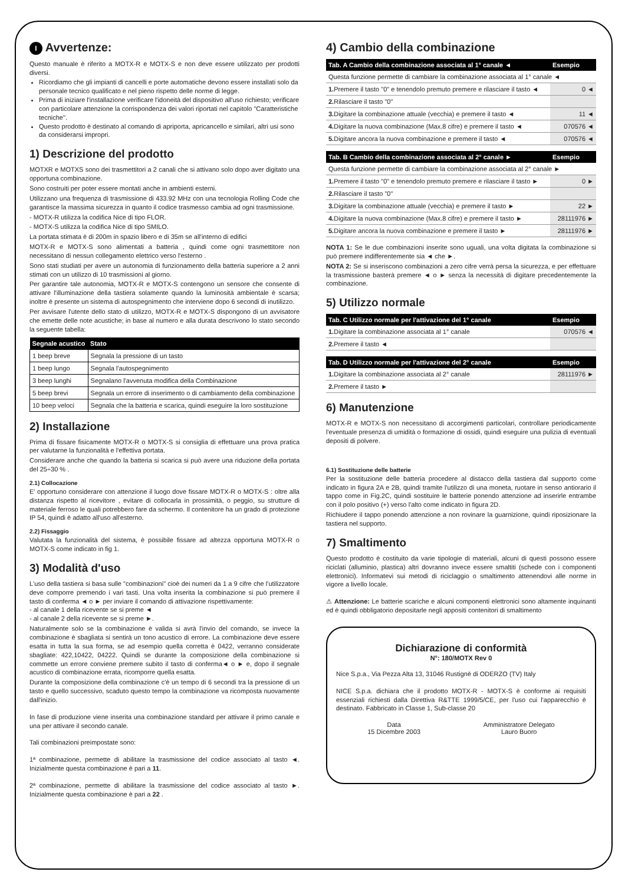I Avvertenze:
Questo manuale è riferito a MOTX-R e MOTX-S e non deve essere utilizzato per prodotti diversi.
Ricordiamo che gli impianti di cancelli e porte automatiche devono essere installati solo da personale tecnico qualificato e nel pieno rispetto delle norme di legge.
Prima di iniziare l'installazione verificare l'idoneità del dispositivo all'uso richiesto; verificare con particolare attenzione la corrispondenza dei valori riportati nel capitolo "Caratteristiche tecniche".
Questo prodotto è destinato al comando di apriporta, apricancello e similari, altri usi sono da considerarsi impropri.
1) Descrizione del prodotto
MOTXR e MOTXS sono dei trasmettitori a 2 canali che si attivano solo dopo aver digitato una opportuna combinazione.
Sono costruiti per poter essere montati anche in ambienti esterni.
Utilizzano una frequenza di trasmissione di 433.92 MHz con una tecnologia Rolling Code che garantisce la massima sicurezza in quanto il codice trasmesso cambia ad ogni trasmissione.
- MOTX-R utilizza la codifica Nice di tipo FLOR.
- MOTX-S utilizza la codifica Nice di tipo SMILO.
La portata stimata è di 200m in spazio libero e di 35m se all'interno di edifici
MOTX-R e MOTX-S sono alimentati a batteria , quindi come ogni trasmettitore non necessitano di nessun collegamento elettrico verso l'esterno .
Sono stati studiati per avere un autonomia di funzionamento della batteria superiore a 2 anni stimati con un utilizzo di 10 trasmissioni al giorno.
Per garantire tale autonomia, MOTX-R e MOTX-S contengono un sensore che consente di attivare l'illuminazione della tastiera solamente quando la luminosità ambientale è scarsa; inoltre è presente un sistema di autospegnimento che interviene dopo 6 secondi di inutilizzo.
Per avvisare l'utente dello stato di utilizzo, MOTX-R e MOTX-S dispongono di un avvisatore che emette delle note acustiche; in base al numero e alla durata descrivono lo stato secondo la seguente tabella:
| Segnale acustico | Stato |
| --- | --- |
| 1 beep breve | Segnala la pressione di un tasto |
| 1 beep lungo | Segnala l'autospegnimento |
| 3 beep lunghi | Segnalano l'avvenuta modifica della Combinazione |
| 5 beep brevi | Segnala un errore di inserimento o di cambiamento della combinazione |
| 10 beep veloci | Segnala che la batteria e scarica, quindi eseguire la loro sostituzione |
2) Installazione
Prima di fissare fisicamente MOTX-R o MOTX-S si consiglia di effettuare una prova pratica per valutarne la funzionalità e l'effettiva portata.
Considerare anche che quando la batteria si scarica si può avere una riduzione della portata del 25÷30 % .
2.1) Collocazione
E' opportuno considerare con attenzione il luogo dove fissare MOTX-R o MOTX-S : oltre alla distanza rispetto al ricevitore , evitare di collocarla in prossimità, o peggio, su strutture di materiale ferroso le quali potrebbero fare da schermo. Il contenitore ha un grado di protezione IP 54, quindi è adatto all'uso all'esterno.
2.2) Fissaggio
Valutata la funzionalità del sistema, è possibile fissare ad altezza opportuna MOTX-R o MOTX-S come indicato in fig 1.
3) Modalità d'uso
L'uso della tastiera si basa sulle "combinazioni" cioè dei numeri da 1 a 9 cifre che l'utilizzatore deve comporre premendo i vari tasti. Una volta inserita la combinazione si può premere il tasto di conferma ◄ o ► per inviare il comando di attivazione rispettivamente:
- al canale 1 della ricevente se si preme ◄
- al canale 2 della ricevente se si preme ►.
Naturalmente solo se la combinazione è valida si avrà l'invio del comando, se invece la combinazione è sbagliata si sentirà un tono acustico di errore. La combinazione deve essere esatta in tutta la sua forma, se ad esempio quella corretta è 0422, verranno considerate sbagliate: 422,10422, 04222. Quindi se durante la composizione della combinazione si commette un errore conviene premere subito il tasto di conferma◄ o ► e, dopo il segnale acustico di combinazione errata, ricomporre quella esatta.
Durante la composizione della combinazione c'è un tempo di 6 secondi tra la pressione di un tasto e quello successivo, scaduto questo tempo la combinazione va ricomposta nuovamente dall'inizio.
In fase di produzione viene inserita una combinazione standard per attivare il primo canale e una per attivare il secondo canale.
Tali combinazioni preimpostate sono:
1ª combinazione, permette di abilitare la trasmissione del codice associato al tasto ◄. Inizialmente questa combinazione è pari a 11.
2ª combinazione, permette di abilitare la trasmissione del codice associato al tasto ►. Inizialmente questa combinazione è pari a 22 .
4) Cambio della combinazione
| Tab. A Cambio della combinazione associata al 1° canale ◄ | Esempio |
| --- | --- |
| Questa funzione permette di cambiare la combinazione associata al 1° canale ◄ | |
| 1. Premere il tasto "0" e tenendolo premuto premere e rilasciare il tasto ◄ | 0 ◄ |
| 2. Rilasciare il tasto "0" | |
| 3. Digitare la combinazione attuale (vecchia) e premere il tasto ◄ | 11 ◄ |
| 4. Digitare la nuova combinazione (Max.8 cifre) e premere il tasto ◄ | 070576 ◄ |
| 5. Digitare ancora la nuova combinazione e premere il tasto ◄ | 070576 ◄ |
| Tab. B Cambio della combinazione associata al 2° canale ► | Esempio |
| --- | --- |
| Questa funzione permette di cambiare la combinazione associata al 2° canale ► | |
| 1. Premere il tasto "0" e tenendolo premuto premere e rilasciare il tasto ► | 0 ► |
| 2. Rilasciare il tasto "0" | |
| 3. Digitare la combinazione attuale (vecchia) e premere il tasto ► | 22 ► |
| 4. Digitare la nuova combinazione (Max.8 cifre) e premere il tasto ► | 28111976 ► |
| 5. Digitare ancora la nuova combinazione e premere il tasto ► | 28111976 ► |
NOTA 1: Se le due combinazioni inserite sono uguali, una volta digitata la combinazione si può premere indifferentemente sia ◄ che ►.
NOTA 2: Se si inseriscono combinazioni a zero cifre verrà persa la sicurezza, e per effettuare la trasmissione basterà premere ◄ o ► senza la necessità di digitare precedentemente la combinazione.
5) Utilizzo normale
| Tab. C Utilizzo normale per l'attivazione del 1° canale | Esempio |
| --- | --- |
| 1. Digitare la combinazione associata al 1° canale | 070576 ◄ |
| 2. Premere il tasto ◄ | |
| Tab. D Utilizzo normale per l'attivazione del 2° canale | Esempio |
| --- | --- |
| 1. Digitare la combinazione associata al 2° canale | 28111976 ► |
| 2. Premere il tasto ► | |
6) Manutenzione
MOTX-R e MOTX-S non necessitano di accorgimenti particolari, controllare periodicamente l'eventuale presenza di umidità o formazione di ossidi, quindi eseguire una pulizia di eventuali depositi di polvere.
6.1) Sostituzione delle batterie
Per la sostituzione delle batteria procedere al distacco della tastiera dal supporto come indicato in figura 2A e 2B, quindi tramite l'utilizzo di una moneta, ruotare in senso antiorario il tappo come in Fig.2C, quindi sostituire le batterie ponendo attenzione ad inserirle entrambe con il polo positivo (+) verso l'alto come indicato in figura 2D.
Richiudere il tappo ponendo attenzione a non rovinare la guarnizione, quindi riposizionare la tastiera nel supporto.
7) Smaltimento
Questo prodotto è costituito da varie tipologie di materiali, alcuni di questi possono essere riciclati (alluminio, plastica) altri dovranno invece essere smaltiti (schede con i componenti elettronici). Informatevi sui metodi di riciclaggio o smaltimento attenendovi alle norme in vigore a livello locale.
⚠ Attenzione: Le batterie scariche e alcuni componenti elettronici sono altamente inquinanti ed è quindi obbligatorio depositarle negli appositi contenitori di smaltimento
Dichiarazione di conformità
N°: 180/MOTX Rev 0
Nice S.p.a., Via Pezza Alta 13, 31046 Rustignè di ODERZO (TV) Italy
NICE S.p.a. dichiara che il prodotto MOTX-R - MOTX-S è conforme ai requisiti essenziali richiesti dalla Direttiva R&TTE 1999/5/CE, per l'uso cui l'apparecchio è destinato. Fabbricato in Classe 1, Sub-classe 20
Data
15 Dicembre 2003
Amministratore Delegato
Lauro Buoro